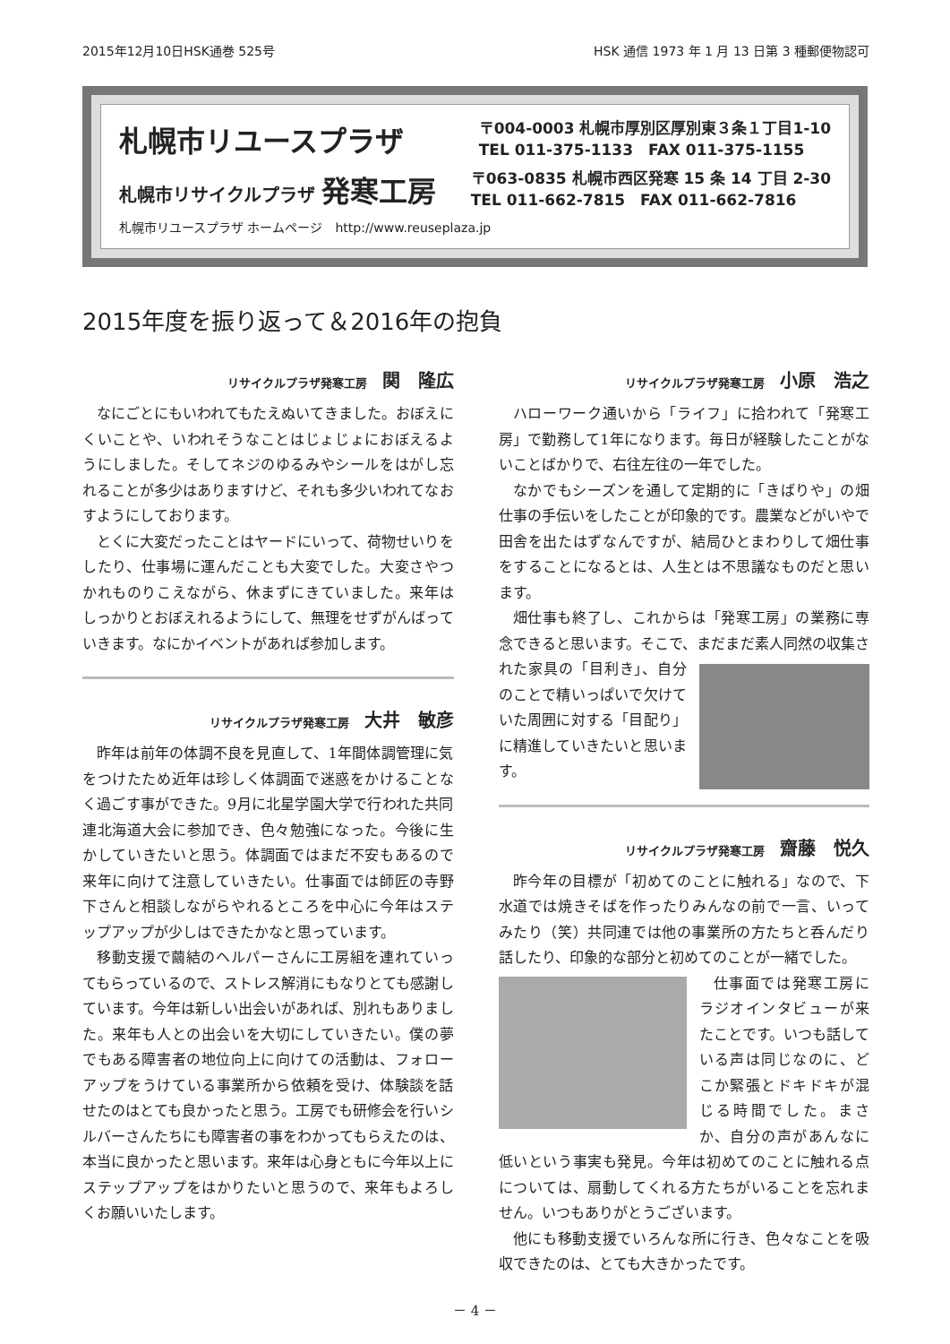2015年12月10日HSK通巻 525号 HSK 通信 1973 年 1 月 13 日第 3 種郵便物認可
札幌市リユースプラザ 〒004-0003 札幌市厚別区厚別東３条１丁目1-10
TEL 011-375-1133　FAX 011-375-1155
札幌市リサイクルプラザ 発寒工房 〒063-0835 札幌市西区発寒 15 条 14 丁目 2-30
TEL 011-662-7815　FAX 011-662-7816
札幌市リユースプラザ ホームページ　http://www.reuseplaza.jp
2015年度を振り返って＆2016年の抱負
リサイクルプラザ発寒工房 関　隆広
なにごとにもいわれてもたえぬいてきました。おぼえにくいことや、いわれそうなことはじょじょにおぼえるようにしました。そしてネジのゆるみやシールをはがし忘れることが多少はありますけど、それも多少いわれてなおすようにしております。
とくに大変だったことはヤードにいって、荷物せいりをしたり、仕事場に運んだことも大変でした。大変さやつかれものりこえながら、休まずにきていました。来年はしっかりとおぼえれるようにして、無理をせずがんばっていきます。なにかイベントがあれば参加します。
リサイクルプラザ発寒工房 大井　敏彦
昨年は前年の体調不良を見直して、1年間体調管理に気をつけたため近年は珍しく体調面で迷惑をかけることなく過ごす事ができた。9月に北星学園大学で行われた共同連北海道大会に参加でき、色々勉強になった。今後に生かしていきたいと思う。体調面ではまだ不安もあるので来年に向けて注意していきたい。仕事面では師匠の寺野下さんと相談しながらやれるところを中心に今年はステップアップが少しはできたかなと思っています。
移動支援で繭結のヘルパーさんに工房組を連れていってもらっているので、ストレス解消にもなりとても感謝しています。今年は新しい出会いがあれば、別れもありました。来年も人との出会いを大切にしていきたい。僕の夢でもある障害者の地位向上に向けての活動は、フォローアップをうけている事業所から依頼を受け、体験談を話せたのはとても良かったと思う。工房でも研修会を行いシルバーさんたちにも障害者の事をわかってもらえたのは、本当に良かったと思います。来年は心身ともに今年以上にステップアップをはかりたいと思うので、来年もよろしくお願いいたします。
リサイクルプラザ発寒工房 小原　浩之
ハローワーク通いから「ライフ」に拾われて「発寒工房」で勤務して1年になります。毎日が経験したことがないことばかりで、右往左往の一年でした。
なかでもシーズンを通して定期的に「きばりや」の畑仕事の手伝いをしたことが印象的です。農業などがいやで田舎を出たはずなんですが、結局ひとまわりして畑仕事をすることになるとは、人生とは不思議なものだと思います。
畑仕事も終了し、これからは「発寒工房」の業務に専念できると思います。そこで、まだまだ素人同 然の収集された家具の「目利き」、自分のことで精いっぱいで欠けていた周囲に対する「目配り」に精進していきたいと思います。
リサイクルプラザ発寒工房 齋藤　悦久
昨今年の目標が「初めてのことに触れる」なので、下水道では焼きそばを作ったりみんなの前で一言、いってみたり（笑）共同連では他の事業所の方たちと呑んだり話したり、印象的な部分と初めてのことが一 緒でした。
仕事面では発寒工房にラジオインタビューが来たことです。いつも話している声は同じなのに、どこか緊張とドキドキが混じる時間でした。まさか、自分の声があんなに低いという事実も発見。今年は初めてのことに触れる点については、扇動してくれる方たちがいることを忘れません。いつもありがとうございます。
他にも移動支援でいろんな所に行き、色々なことを吸収できたのは、とても大きかったです。
－ 4 －